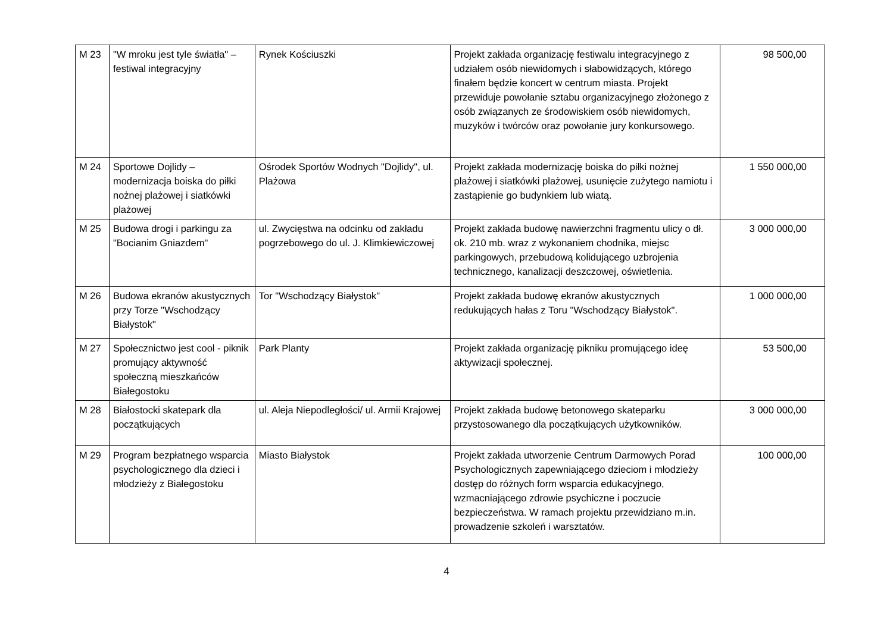| M 23 | "W mroku jest tyle światła" – festiwal integracyjny | Rynek Kościuszki | Projekt zakłada organizację festiwalu integracyjnego z udziałem osób niewidomych i słabowidzących, którego finałem będzie koncert w centrum miasta. Projekt przewiduje powołanie sztabu organizacyjnego złożonego z osób związanych ze środowiskiem osób niewidomych, muzyków i twórców oraz powołanie jury konkursowego. | 98 500,00 |
| M 24 | Sportowe Dojlidy – modernizacja boiska do piłki nożnej plażowej i siatkówki plażowej | Ośrodek Sportów Wodnych "Dojlidy", ul. Plażowa | Projekt zakłada modernizację boiska do piłki nożnej plażowej i siatkówki plażowej, usunięcie zużytego namiotu i zastąpienie go budynkiem lub wiatą. | 1 550 000,00 |
| M 25 | Budowa drogi i parkingu za "Bocianim Gniazdem" | ul. Zwycięstwa na odcinku od zakładu pogrzebowego do ul. J. Klimkiewiczowej | Projekt zakłada budowę nawierzchni fragmentu ulicy o dł. ok. 210 mb. wraz z wykonaniem chodnika, miejsc parkingowych, przebudową kolidującego uzbrojenia technicznego, kanalizacji deszczowej, oświetlenia. | 3 000 000,00 |
| M 26 | Budowa ekranów akustycznych przy Torze "Wschodzący Białystok" | Tor "Wschodzący Białystok" | Projekt zakłada budowę ekranów akustycznych redukujących hałas z Toru "Wschodzący Białystok". | 1 000 000,00 |
| M 27 | Społecznictwo jest cool - piknik promujący aktywność społeczną mieszkańców Białegostoku | Park Planty | Projekt zakłada organizację pikniku promującego ideę aktywizacji społecznej. | 53 500,00 |
| M 28 | Białostocki skatepark dla początkujących | ul. Aleja Niepodległości/ ul. Armii Krajowej | Projekt zakłada budowę betonowego skateparku przystosowanego dla początkujących użytkowników. | 3 000 000,00 |
| M 29 | Program bezpłatnego wsparcia psychologicznego dla dzieci i młodzieży z Białegostoku | Miasto Białystok | Projekt zakłada utworzenie Centrum Darmowych Porad Psychologicznych zapewniającego dzieciom i młodzieży dostęp do różnych form wsparcia edukacyjnego, wzmacniającego zdrowie psychiczne i poczucie bezpieczeństwa. W ramach projektu przewidziano m.in. prowadzenie szkoleń i warsztatów. | 100 000,00 |
4